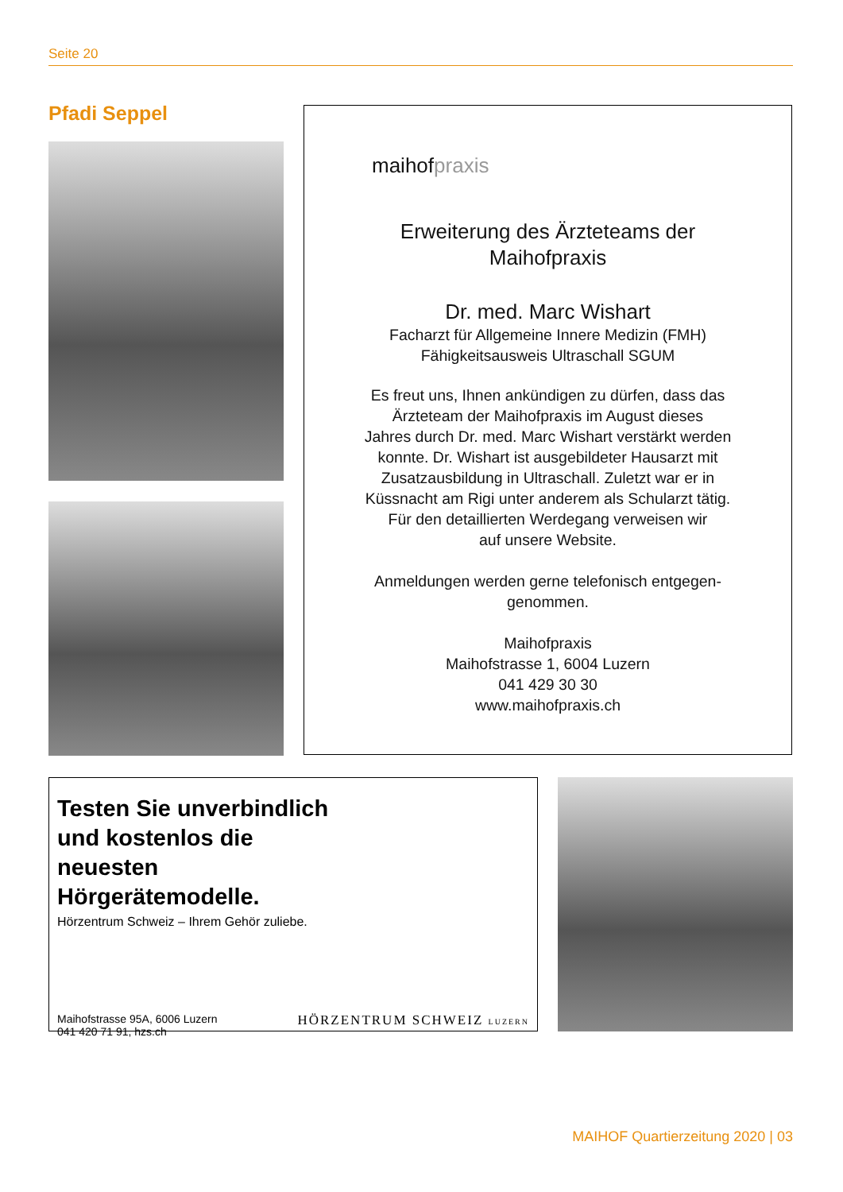Seite 20
Pfadi Seppel
maihofpraxis
Erweiterung des Ärzteteams der
Maihofpraxis
Dr. med. Marc Wishart
Facharzt für Allgemeine Innere Medizin (FMH)
Fähigkeitsausweis Ultraschall SGUM
Es freut uns, Ihnen ankündigen zu dürfen, dass das
Ärzteteam der Maihofpraxis im August dieses
Jahres durch Dr. med. Marc Wishart verstärkt werden
konnte. Dr. Wishart ist ausgebildeter Hausarzt mit
Zusatzausbildung in Ultraschall. Zuletzt war er in
Küssnacht am Rigi unter anderem als Schularzt tätig.
Für den detaillierten Werdegang verweisen wir
auf unsere Website.
Anmeldungen werden gerne telefonisch entgegen-
genommen.
Maihofpraxis
Maihofstrasse 1, 6004 Luzern
041 429 30 30
www.maihofpraxis.ch
Testen Sie unverbindlich und kostenlos die neuesten Hörgerätemodelle.
Hörzentrum Schweiz – Ihrem Gehör zuliebe.
Maihofstrasse 95A, 6006 Luzern
041 420 71 91, hzs.ch
HÖRZENTRUM SCHWEIZ LUZERN
MAIHOF Quartierzeitung 2020 | 03